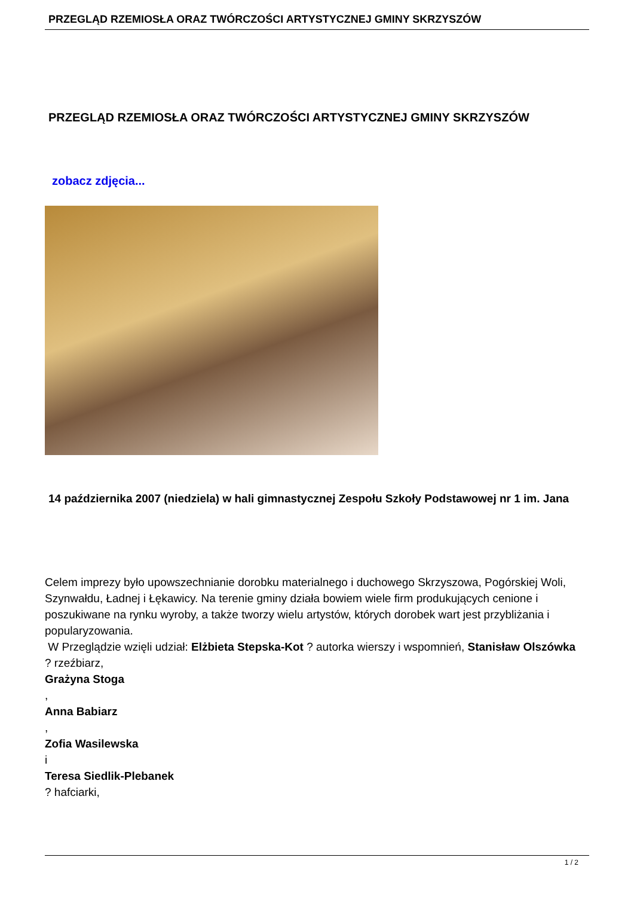PRZEGLĄD RZEMIOSŁA ORAZ TWÓRCZOŚCI ARTYSTYCZNEJ GMINY SKRZYSZÓW
PRZEGLĄD RZEMIOSŁA ORAZ TWÓRCZOŚCI ARTYSTYCZNEJ GMINY SKRZYSZÓW
zobacz zdjęcia...
14 października 2007 (niedziela) w hali gimnastycznej Zespołu Szkoły Podstawowej nr 1 im. Jana
Celem imprezy było upowszechnianie dorobku materialnego i duchowego Skrzyszowa, Pogórskiej Woli, Szynwałdu, Ładnej i Łękawicy. Na terenie gminy działa bowiem wiele firm produkujących cenione i poszukiwane na rynku wyroby, a także tworzy wielu artystów, których dorobek wart jest przybliżania i popularyzowania.
W Przeglądzie wzięli udział: Elżbieta Stepska-Kot ? autorka wierszy i wspomnień, Stanisław Olszówka
? rzeźbiarz,
Grażyna Stoga
,
Anna Babiarz
,
Zofia Wasilewska
i
Teresa Siedlik-Plebanek
? hafciarki,
1 / 2